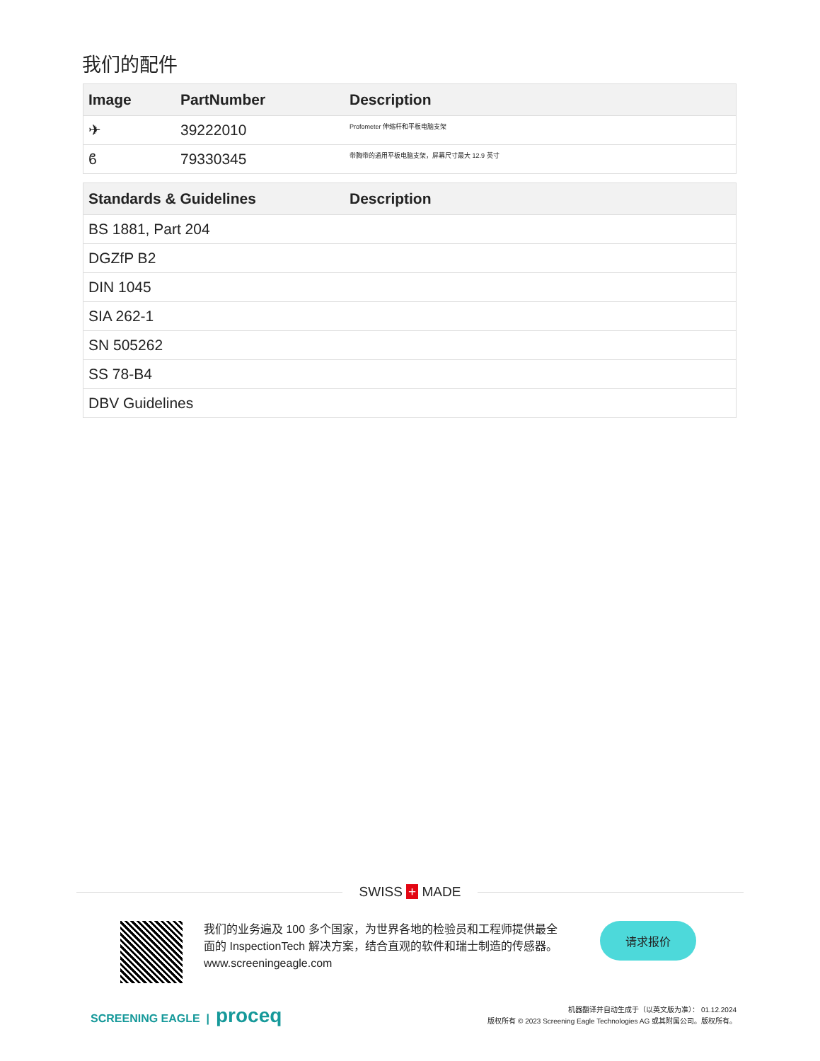我们的配件
| Image | PartNumber | Description |
| --- | --- | --- |
| ✈ | 39222010 | Profometer 伸缩杆和平板电脑支架 |
| ϐ | 79330345 | 带胸带的通用平板电脑支架，屏幕尺寸最大 12.9 英寸 |
| Standards & Guidelines | Description |
| --- | --- |
| BS 1881, Part 204 | |
| DGZfP B2 | |
| DIN 1045 | |
| SIA 262-1 | |
| SN 505262 | |
| SS 78-B4 | |
| DBV Guidelines | |
SWISS + MADE
我们的业务遍及 100 多个国家，为世界各地的检验员和工程师提供最全面的 InspectionTech 解决方案，结合直观的软件和瑞士制造的传感器。
www.screeningeagle.com
请求报价
SCREENING EAGLE | proceq
机器翻译并自动生成于（以英文版为准）： 01.12.2024
版权所有 © 2023 Screening Eagle Technologies AG 或其附属公司。版权所有。